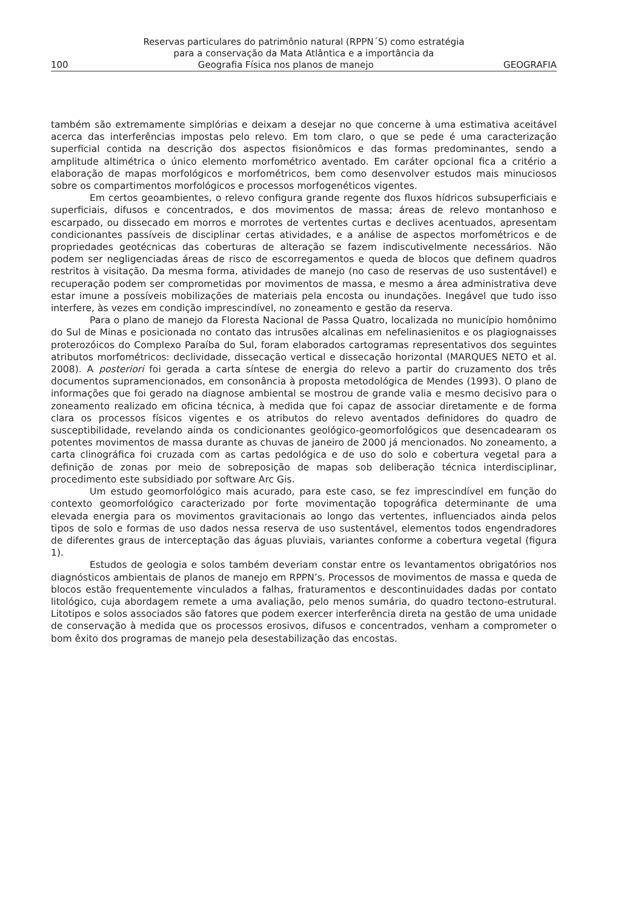Reservas particulares do patrimônio natural (RPPN´S) como estratégia
para a conservação da Mata Atlântica e a importância da
100 Geografia Física nos planos de manejo GEOGRAFIA
também são extremamente simplórias e deixam a desejar no que concerne à uma estimativa aceitável acerca das interferências impostas pelo relevo. Em tom claro, o que se pede é uma caracterização superficial contida na descrição dos aspectos fisionômicos e das formas predominantes, sendo a amplitude altimétrica o único elemento morfométrico aventado. Em caráter opcional fica a critério a elaboração de mapas morfológicos e morfométricos, bem como desenvolver estudos mais minuciosos sobre os compartimentos morfológicos e processos morfogenéticos vigentes.
Em certos geoambientes, o relevo configura grande regente dos fluxos hídricos subsuperficiais e superficiais, difusos e concentrados, e dos movimentos de massa; áreas de relevo montanhoso e escarpado, ou dissecado em morros e morrotes de vertentes curtas e declives acentuados, apresentam condicionantes passíveis de disciplinar certas atividades, e a análise de aspectos morfométricos e de propriedades geotécnicas das coberturas de alteração se fazem indiscutivelmente necessários. Não podem ser negligenciadas áreas de risco de escorregamentos e queda de blocos que definem quadros restritos à visitação. Da mesma forma, atividades de manejo (no caso de reservas de uso sustentável) e recuperação podem ser comprometidas por movimentos de massa, e mesmo a área administrativa deve estar imune a possíveis mobilizações de materiais pela encosta ou inundações. Inegável que tudo isso interfere, às vezes em condição imprescindível, no zoneamento e gestão da reserva.
Para o plano de manejo da Floresta Nacional de Passa Quatro, localizada no município homônimo do Sul de Minas e posicionada no contato das intrusões alcalinas em nefelinasienitos e os plagiognaisses proterozóicos do Complexo Paraíba do Sul, foram elaborados cartogramas representativos dos seguintes atributos morfométricos: declividade, dissecação vertical e dissecação horizontal (MARQUES NETO et al. 2008). A posteriori foi gerada a carta síntese de energia do relevo a partir do cruzamento dos três documentos supramencionados, em consonância à proposta metodológica de Mendes (1993). O plano de informações que foi gerado na diagnose ambiental se mostrou de grande valia e mesmo decisivo para o zoneamento realizado em oficina técnica, à medida que foi capaz de associar diretamente e de forma clara os processos físicos vigentes e os atributos do relevo aventados definidores do quadro de susceptibilidade, revelando ainda os condicionantes geológico-geomorfológicos que desencadearam os potentes movimentos de massa durante as chuvas de janeiro de 2000 já mencionados. No zoneamento, a carta clinográfica foi cruzada com as cartas pedológica e de uso do solo e cobertura vegetal para a definição de zonas por meio de sobreposição de mapas sob deliberação técnica interdisciplinar, procedimento este subsidiado por software Arc Gis.
Um estudo geomorfológico mais acurado, para este caso, se fez imprescindível em função do contexto geomorfológico caracterizado por forte movimentação topográfica determinante de uma elevada energia para os movimentos gravitacionais ao longo das vertentes, influenciados ainda pelos tipos de solo e formas de uso dados nessa reserva de uso sustentável, elementos todos engendradores de diferentes graus de interceptação das águas pluviais, variantes conforme a cobertura vegetal (figura 1).
Estudos de geologia e solos também deveriam constar entre os levantamentos obrigatórios nos diagnósticos ambientais de planos de manejo em RPPN’s. Processos de movimentos de massa e queda de blocos estão frequentemente vinculados a falhas, fraturamentos e descontinuidades dadas por contato litológico, cuja abordagem remete a uma avaliação, pelo menos sumária, do quadro tectono-estrutural. Litotipos e solos associados são fatores que podem exercer interferência direta na gestão de uma unidade de conservação à medida que os processos erosivos, difusos e concentrados, venham a comprometer o bom êxito dos programas de manejo pela desestabilização das encostas.